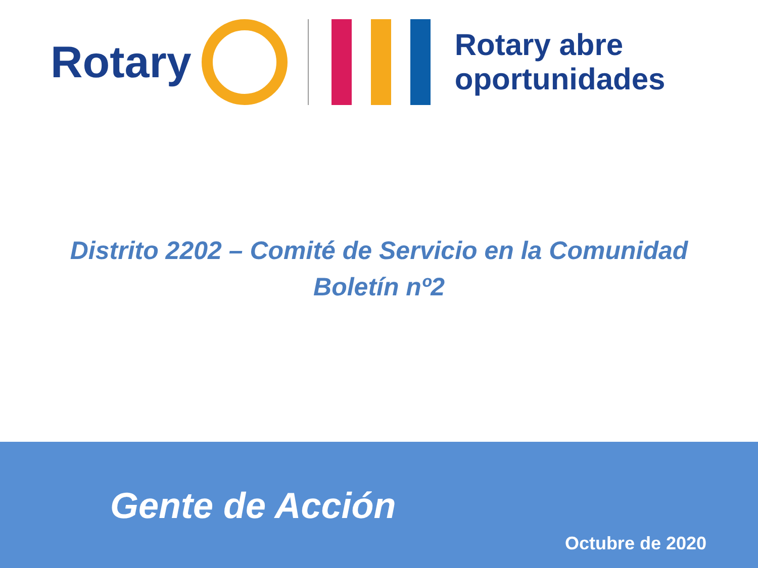Rotary
Rotary abre
oportunidades
Distrito 2202 – Comité de Servicio en la Comunidad
Boletín nº2
Gente de Acción
Octubre de 2020